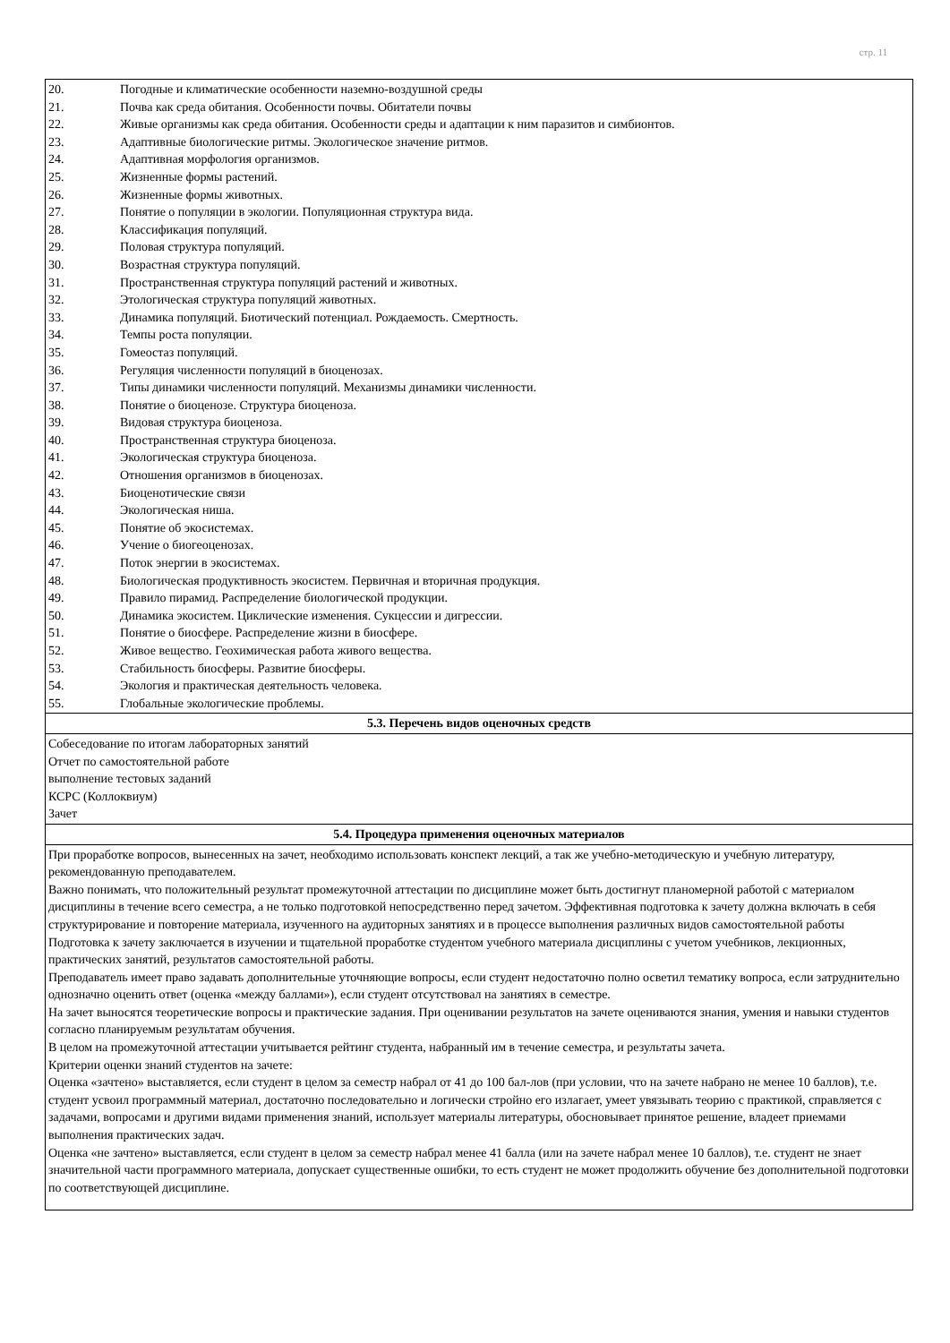стр. 11
| 20. Погодные и климатические особенности наземно-воздушной среды 21. Почва как среда обитания. Особенности почвы. Обитатели почвы 22. Живые организмы как среда обитания. Особенности среды и адаптации к ним паразитов и симбионтов. 23. Адаптивные биологические ритмы. Экологическое значение ритмов. 24. Адаптивная морфология организмов. 25. Жизненные формы растений. 26. Жизненные формы животных. 27. Понятие о популяции в экологии. Популяционная структура вида. 28. Классификация популяций. 29. Половая структура популяций. 30. Возрастная структура популяций. 31. Пространственная структура популяций растений и животных. 32. Этологическая структура популяций животных. 33. Динамика популяций. Биотический потенциал. Рождаемость. Смертность. 34. Темпы роста популяции. 35. Гомеостаз популяций. 36. Регуляция численности популяций в биоценозах. 37. Типы динамики численности популяций. Механизмы динамики численности. 38. Понятие о биоценозе. Структура биоценоза. 39. Видовая структура биоценоза. 40. Пространственная структура биоценоза. 41. Экологическая структура биоценоза. 42. Отношения организмов в биоценозах. 43. Биоценотические связи 44. Экологическая ниша. 45. Понятие об экосистемах. 46. Учение о биогеоценозах. 47. Поток энергии в экосистемах. 48. Биологическая продуктивность экосистем. Первичная и вторичная продукция. 49. Правило пирамид. Распределение биологической продукции. 50. Динамика экосистем. Циклические изменения. Сукцессии и дигрессии. 51. Понятие о биосфере. Распределение жизни в биосфере. 52. Живое вещество. Геохимическая работа живого вещества. 53. Стабильность биосферы. Развитие биосферы. 54. Экология и практическая деятельность человека. 55. Глобальные экологические проблемы. |
| 5.3. Перечень видов оценочных средств |
| Собеседование по итогам лабораторных занятий Отчет по самостоятельной работе выполнение тестовых заданий КСРС (Коллоквиум) Зачет |
| 5.4. Процедура применения оценочных материалов |
| При проработке вопросов, вынесенных на зачет, необходимо использовать конспект лекций, а так же учебно-методическую и учебную литературу, рекомендованную преподавателем. Важно понимать, что положительный результат промежуточной аттестации по дисциплине может быть достигнут планомерной работой с материалом дисциплины в течение всего семестра, а не только подготовкой непосредственно перед зачетом. Эффективная подготовка к зачету должна включать в себя структурирование и повторение материала, изученного на аудиторных занятиях и в процессе выполнения различных видов самостоятельной работы Подготовка к зачету заключается в изучении и тщательной проработке студентом учебного материала дисциплины с учетом учебников, лекционных, практических занятий, результатов самостоятельной работы. Преподаватель имеет право задавать дополнительные уточняющие вопросы, если студент недостаточно полно осветил тематику вопроса, если затруднительно однозначно оценить ответ (оценка «между баллами»), если студент отсутствовал на занятиях в семестре. На зачет выносятся теоретические вопросы и практические задания. При оценивании результатов на зачете оцениваются знания, умения и навыки студентов согласно планируемым результатам обучения. В целом на промежуточной аттестации учитывается рейтинг студента, набранный им в течение семестра, и результаты зачета. Критерии оценки знаний студентов на зачете: Оценка «зачтено» выставляется, если студент в целом за семестр набрал от 41 до 100 бал-лов (при условии, что на зачете набрано не менее 10 баллов), т.е. студент усвоил программный материал, достаточно последовательно и логически стройно его излагает, умеет увязывать теорию с практикой, справляется с задачами, вопросами и другими видами применения знаний, использует материалы литературы, обосновывает принятое решение, владеет приемами выполнения практических задач. Оценка «не зачтено» выставляется, если студент в целом за семестр набрал менее 41 балла (или на зачете набрал менее 10 баллов), т.е. студент не знает значительной части программного материала, допускает существенные ошибки, то есть студент не может продолжить обучение без дополнительной подготовки по соответствующей дисциплине. |